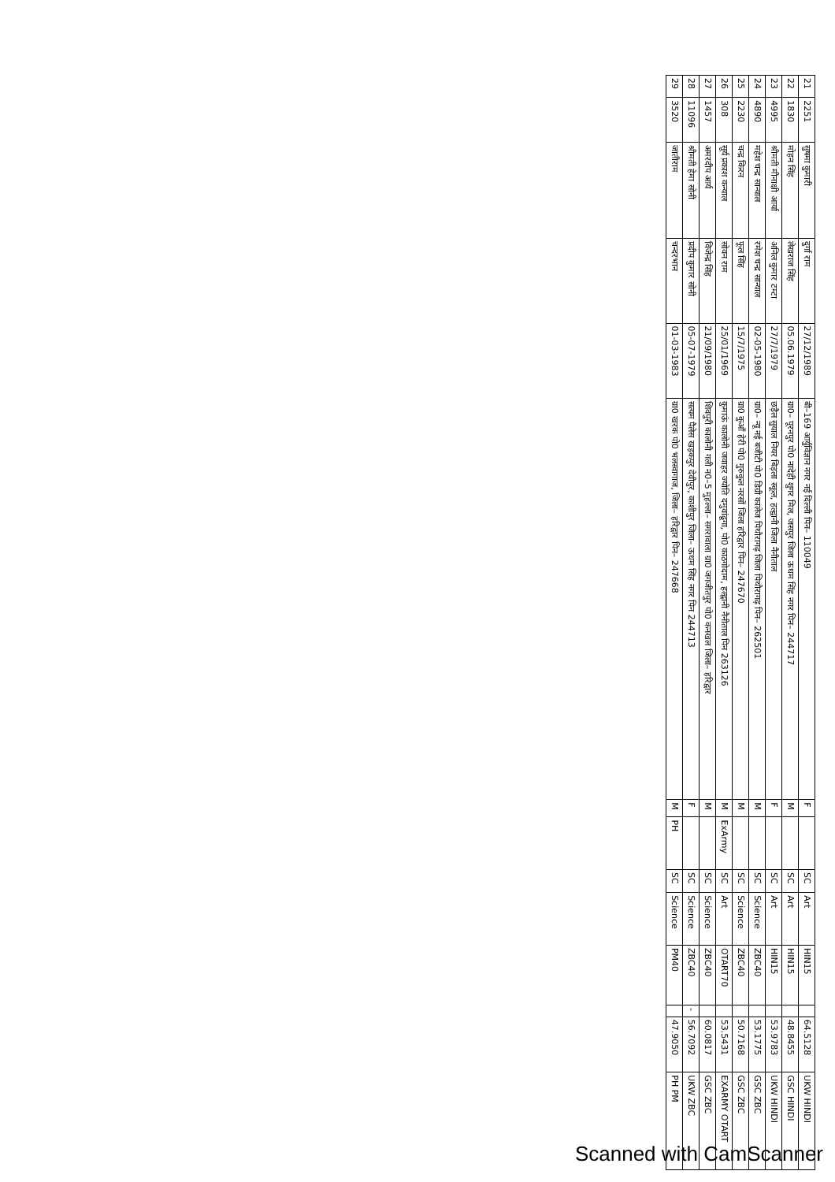| 21 | 2251 | सुषमा कुमारी | दुर्गा राम | 27/12/1989 | बी–169 आर्युविज्ञान नगर नई दिल्ली पिन– 110049 | F | | SC | Art | HIN15 | | 64.5128 | UKW HINDI |
| 22 | 1830 | मोहन सिंह | लेखराज सिंह | 05.06.1979 | ग्रा0– पूरनपुर पो0 नादेही शुगर मिल, जसपुर जिला ऊधम सिंह नगर पिन– 244717 | M | | SC | Art | HIN15 | | 48.8455 | GSC HINDI |
| 23 | 4995 | श्रीमती मीनाक्षी आर्या | अनिल कुमार टम्टा | 27/7/1979 | छड़ैल सुयाल नियर बिड़ला स्कूल, हल्द्वानी जिला नैनीताल | F | | SC | Art | HIN15 | | 53.9783 | UKW HINDI |
| 24 | 4890 | महेश चन्द्र सान्याल | रमेश चन्द्र सान्याल | 02-05-1980 | ग्रा0– न्यू नई बजीटी पो0 डिग्री कालेज पिथौरागढ़ जिला पिथौरागढ़ पिन– 262501 | M | | SC | Science | ZBC40 | | 53.1775 | GSC ZBC |
| 25 | 2230 | चन्द्र किरन | फूल सिंह | 15/7/1975 | ग्रा0 कुआँ हेरी पो0 गुरुकुल नरसों जिला हरिद्वार पिन– 247670 | M | | SC | Science | ZBC40 | | 50.7168 | GSC ZBC |
| 26 | 308 | सूर्य प्रकाश कन्याल | सोवन राम | 25/01/1969 | कुमाऊं कालोनी जवाहर ज्योति दमुवांढूगा, पो0 काठगोदाम, हल्द्वानी नैनीताल पिन 263126 | M | ExArmy | SC | Art | OTART70 | | 53.5431 | EXARMY OTART |
| 27 | 1457 | अमरदीप आर्य | विजेन्द्र सिंह | 21/09/1980 | शिवपुरी कालोनी गली न0–5 मुहल्ला– सगरावाला ग्रा0 जगजीतपुर पो0 कनखल जिला– हरिद्वार | M | | SC | Science | ZBC40 | | 60.0817 | GSC ZBC |
| 28 | 11096 | श्रीमती हेमा सोनी | प्रदीप कुमार सोनी | 05-07-1979 | सत्यम पैलेस खड़कपुर देवीपुर, काशीपुर जिला– ऊधम सिंह नगर पिन 244713 | F | | SC | Science | ZBC40 | - | 56.7092 | UKW ZBC |
| 29 | 3520 | जातीराम | चन्दरभान | 01-03-1983 | ग्रा0 खरक पो0 भलस्वागाज, जिला– हरिद्वार पिन– 247668 | M | PH | SC | Science | PM40 | | 47.9050 | PH PM |
Scanned with CamScanner